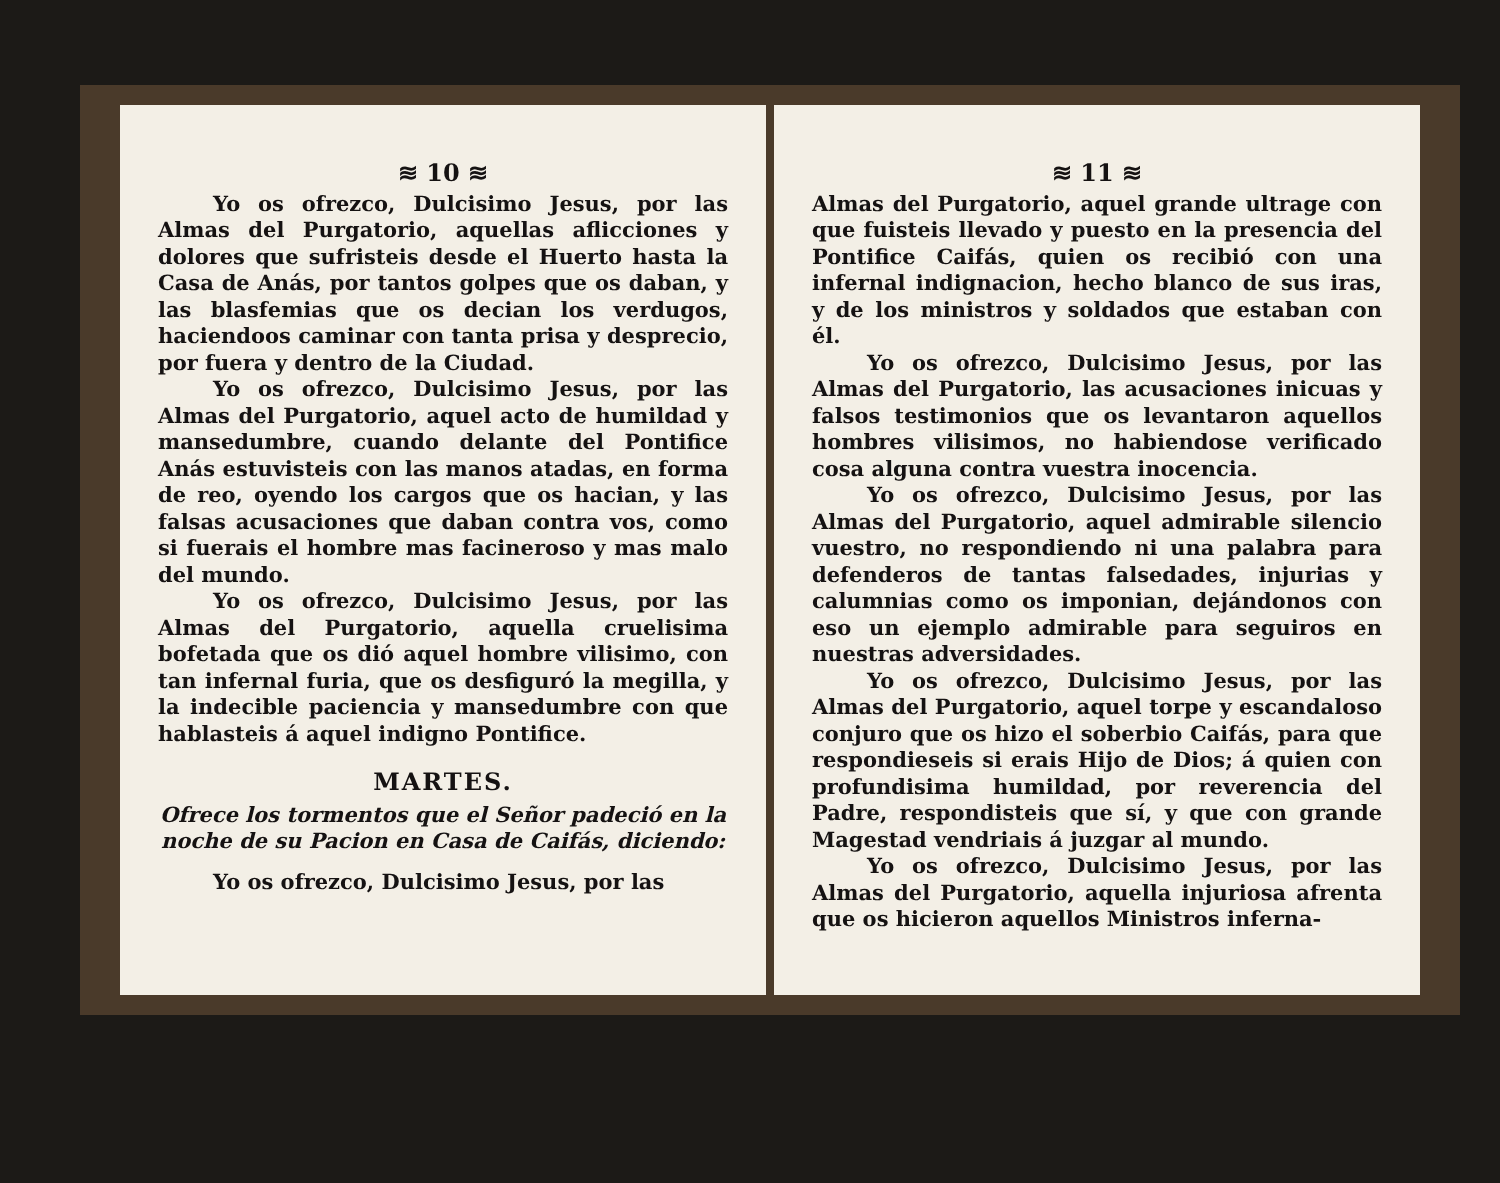≋ 10 ≋
Yo os ofrezco, Dulcisimo Jesus, por las Almas del Purgatorio, aquellas aflicciones y dolores que sufristeis desde el Huerto hasta la Casa de Anás, por tantos golpes que os daban, y las blasfemias que os decian los verdugos, haciendoos caminar con tanta prisa y desprecio, por fuera y dentro de la Ciudad.
Yo os ofrezco, Dulcisimo Jesus, por las Almas del Purgatorio, aquel acto de humildad y mansedumbre, cuando delante del Pontifice Anás estuvisteis con las manos atadas, en forma de reo, oyendo los cargos que os hacian, y las falsas acusaciones que daban contra vos, como si fuerais el hombre mas facineroso y mas malo del mundo.
Yo os ofrezco, Dulcisimo Jesus, por las Almas del Purgatorio, aquella cruelisima bofetada que os dió aquel hombre vilisimo, con tan infernal furia, que os desfiguró la megilla, y la indecible paciencia y mansedumbre con que hablasteis á aquel indigno Pontifice.
MARTES.
Ofrece los tormentos que el Señor padeció en la noche de su Pacion en Casa de Caifás, diciendo:
Yo os ofrezco, Dulcisimo Jesus, por las
≋ 11 ≋
Almas del Purgatorio, aquel grande ultrage con que fuisteis llevado y puesto en la presencia del Pontifice Caifás, quien os recibió con una infernal indignacion, hecho blanco de sus iras, y de los ministros y soldados que estaban con él.
Yo os ofrezco, Dulcisimo Jesus, por las Almas del Purgatorio, las acusaciones inicuas y falsos testimonios que os levantaron aquellos hombres vilisimos, no habiendose verificado cosa alguna contra vuestra inocencia.
Yo os ofrezco, Dulcisimo Jesus, por las Almas del Purgatorio, aquel admirable silencio vuestro, no respondiendo ni una palabra para defenderos de tantas falsedades, injurias y calumnias como os imponian, dejándonos con eso un ejemplo admirable para seguiros en nuestras adversidades.
Yo os ofrezco, Dulcisimo Jesus, por las Almas del Purgatorio, aquel torpe y escandaloso conjuro que os hizo el soberbio Caifás, para que respondieseis si erais Hijo de Dios; á quien con profundisima humildad, por reverencia del Padre, respondisteis que sí, y que con grande Magestad vendriais á juzgar al mundo.
Yo os ofrezco, Dulcisimo Jesus, por las Almas del Purgatorio, aquella injuriosa afrenta que os hicieron aquellos Ministros inferna-